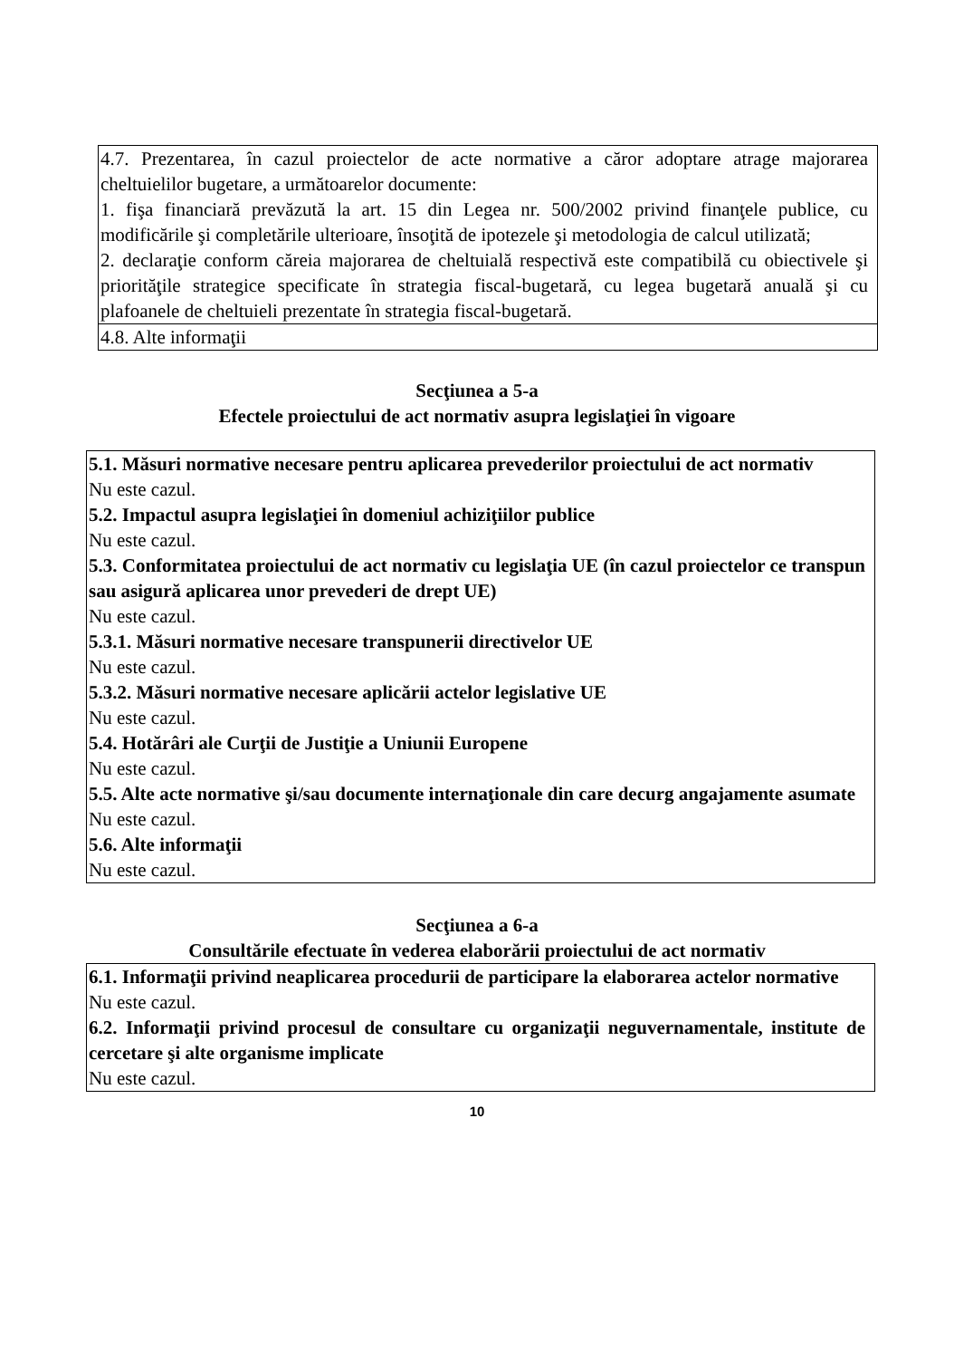| 4.7. Prezentarea, în cazul proiectelor de acte normative a căror adoptare atrage majorarea cheltuielilor bugetare, a următoarelor documente: 1. fişa financiară prevăzută la art. 15 din Legea nr. 500/2002 privind finanţele publice, cu modificările şi completările ulterioare, însoţită de ipotezele şi metodologia de calcul utilizată; 2. declaraţie conform căreia majorarea de cheltuială respectivă este compatibilă cu obiectivele şi priorităţile strategice specificate în strategia fiscal-bugetară, cu legea bugetară anuală şi cu plafoanele de cheltuieli prezentate în strategia fiscal-bugetară. |
| 4.8. Alte informaţii |
Secţiunea a 5-a
Efectele proiectului de act normativ asupra legislaţiei în vigoare
| 5.1. Măsuri normative necesare pentru aplicarea prevederilor proiectului de act normativ Nu este cazul. 5.2. Impactul asupra legislaţiei în domeniul achiziţiilor publice Nu este cazul. 5.3. Conformitatea proiectului de act normativ cu legislaţia UE (în cazul proiectelor ce transpun sau asigură aplicarea unor prevederi de drept UE) Nu este cazul. 5.3.1. Măsuri normative necesare transpunerii directivelor UE Nu este cazul. 5.3.2. Măsuri normative necesare aplicării actelor legislative UE Nu este cazul. 5.4. Hotărâri ale Curţii de Justiţie a Uniunii Europene Nu este cazul. 5.5. Alte acte normative şi/sau documente internaţionale din care decurg angajamente asumate Nu este cazul. 5.6. Alte informaţii Nu este cazul. |
Secţiunea a 6-a
Consultările efectuate în vederea elaborării proiectului de act normativ
| 6.1. Informaţii privind neaplicarea procedurii de participare la elaborarea actelor normative Nu este cazul. 6.2. Informaţii privind procesul de consultare cu organizaţii neguvernamentale, institute de cercetare şi alte organisme implicate Nu este cazul. |
10